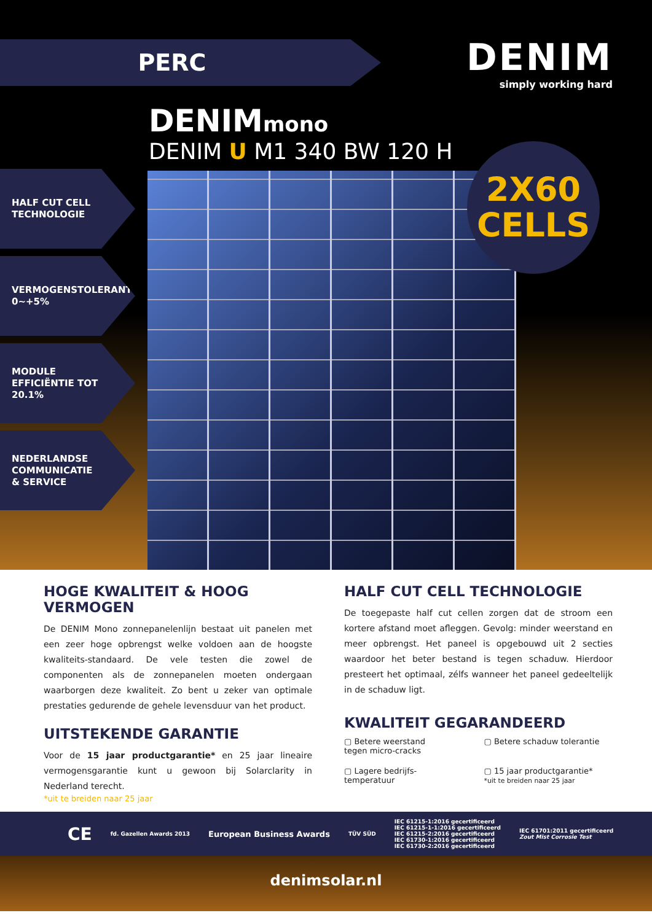PERC
DENIM
simply working hard
DENIMmono
DENIM U M1 340 BW 120 H
2X60
CELLS
HALF CUT CELL
TECHNOLOGIE
VERMOGENSTOLERANTIE
0~+5%
MODULE
EFFICIËNTIE TOT
20.1%
NEDERLANDSE
COMMUNICATIE
& SERVICE
HOGE KWALITEIT & HOOG VERMOGEN
De DENIM Mono zonnepanelenlijn bestaat uit panelen met een zeer hoge opbrengst welke voldoen aan de hoogste kwaliteits-standaard. De vele testen die zowel de componenten als de zonnepanelen moeten ondergaan waarborgen deze kwaliteit. Zo bent u zeker van optimale prestaties gedurende de gehele levensduur van het product.
UITSTEKENDE GARANTIE
Voor de 15 jaar productgarantie* en 25 jaar lineaire vermogensgarantie kunt u gewoon bij Solarclarity in Nederland terecht.
*uit te breiden naar 25 jaar
HALF CUT CELL TECHNOLOGIE
De toegepaste half cut cellen zorgen dat de stroom een kortere afstand moet afleggen. Gevolg: minder weerstand en meer opbrengst. Het paneel is opgebouwd uit 2 secties waardoor het beter bestand is tegen schaduw. Hierdoor presteert het optimaal, zélfs wanneer het paneel gedeeltelijk in de schaduw ligt.
KWALITEIT GEGARANDEERD
▢ Betere weerstand
tegen micro-cracks
▢ Betere schaduw tolerantie
▢ Lagere bedrijfs-
temperatuur
▢ 15 jaar productgarantie*
*uit te breiden naar 25 jaar
CE fd. Gazellen Awards 2013 European Business Awards TÜV SÜD IEC 61215-1:2016 gecertificeerd
IEC 61215-1-1:2016 gecertificeerd
IEC 61215-2:2016 gecertificeerd
IEC 61730-1:2016 gecertificeerd
IEC 61730-2:2016 gecertificeerd IEC 61701:2011 gecertificeerd
Zout Mist Corrosie Test
denimsolar.nl